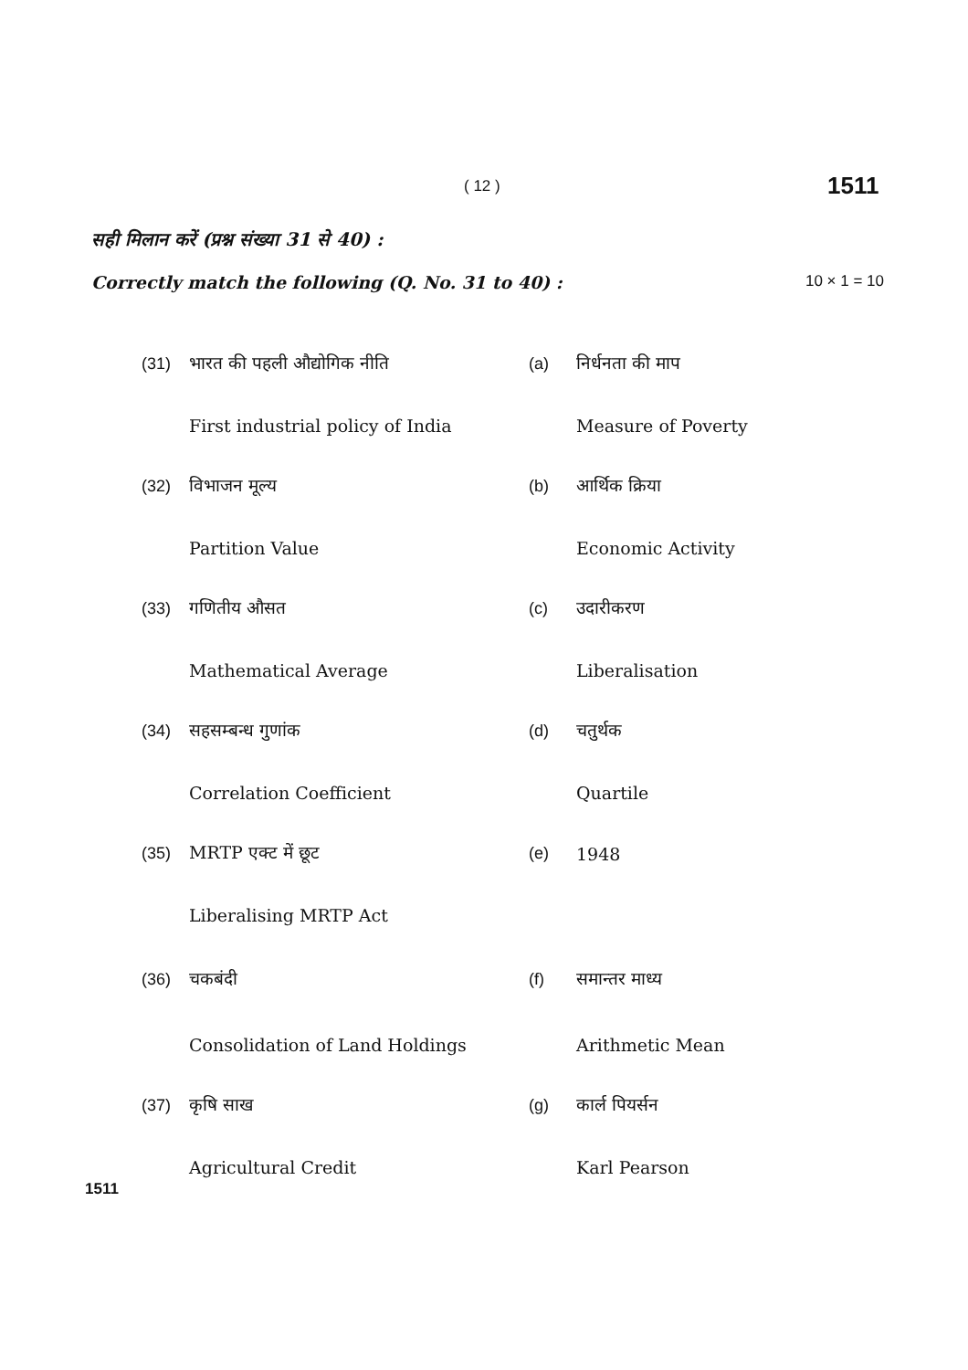( 12 ) 1511
सही मिलान करें (प्रश्न संख्या 31 से 40) :
Correctly match the following (Q. No. 31 to 40) : 10 × 1 = 10
| (31) | भारत की पहली औद्योगिक नीति | (a) | निर्धनता की माप |
| | First industrial policy of India | | Measure of Poverty |
| (32) | विभाजन मूल्य | (b) | आर्थिक क्रिया |
| | Partition Value | | Economic Activity |
| (33) | गणितीय औसत | (c) | उदारीकरण |
| | Mathematical Average | | Liberalisation |
| (34) | सहसम्बन्ध गुणांक | (d) | चतुर्थक |
| | Correlation Coefficient | | Quartile |
| (35) | MRTP एक्ट में छूट | (e) | 1948 |
| | Liberalising MRTP Act | | |
| (36) | चकबंदी | (f) | समान्तर माध्य |
| | Consolidation of Land Holdings | | Arithmetic Mean |
| (37) | कृषि साख | (g) | कार्ल पियर्सन |
| | Agricultural Credit | | Karl Pearson |
1511